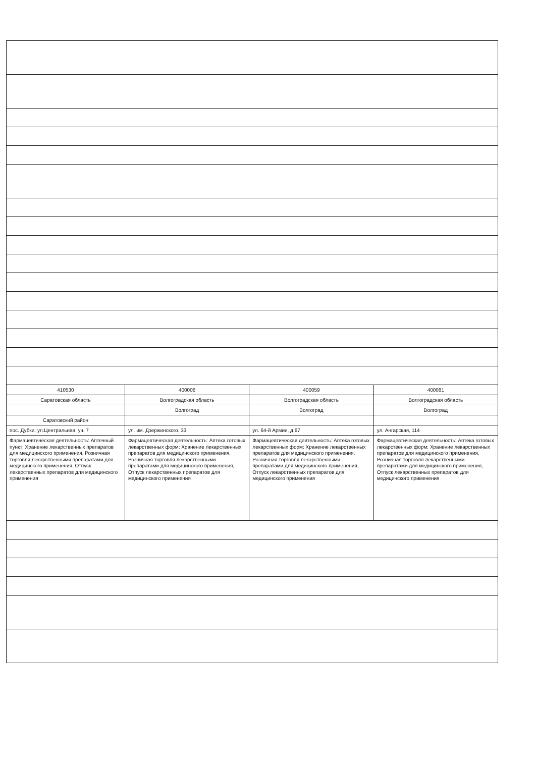| 410530 | 400006 | 400059 | 400081 |
| Саратовская область | Волгоградская область | Волгоградская область | Волгоградская область |
| | Волгоград | Волгоград | Волгоград |
| Саратовский район | | | |
| пос. Дубки, ул.Центральная, уч. 7 | ул. им. Дзержинского, 33 | ул. 64-й Армии, д.67 | ул. Ангарская, 114 |
| Фармацевтическая деятельность: Аптечный пункт: Хранение лекарственных препаратов для медицинского применения, Розничная торговля лекарственными препаратами для медицинского применения, Отпуск лекарственных препаратов для медицинского применения | Фармацевтическая деятельность: Аптека готовых лекарственных форм: Хранение лекарственных препаратов для медицинского применения, Розничная торговля лекарственными препаратами для медицинского применения, Отпуск лекарственных препаратов для медицинского применения | Фармацевтическая деятельность: Аптека готовых лекарственных форм: Хранение лекарственных препаратов для медицинского применения, Розничная торговля лекарственными препаратами для медицинского применения, Отпуск лекарственных препаратов для медицинского применения | Фармацевтическая деятельность: Аптека готовых лекарственных форм: Хранение лекарственных препаратов для медицинского применения, Розничная торговля лекарственными препаратами для медицинского применения, Отпуск лекарственных препаратов для медицинского применения |